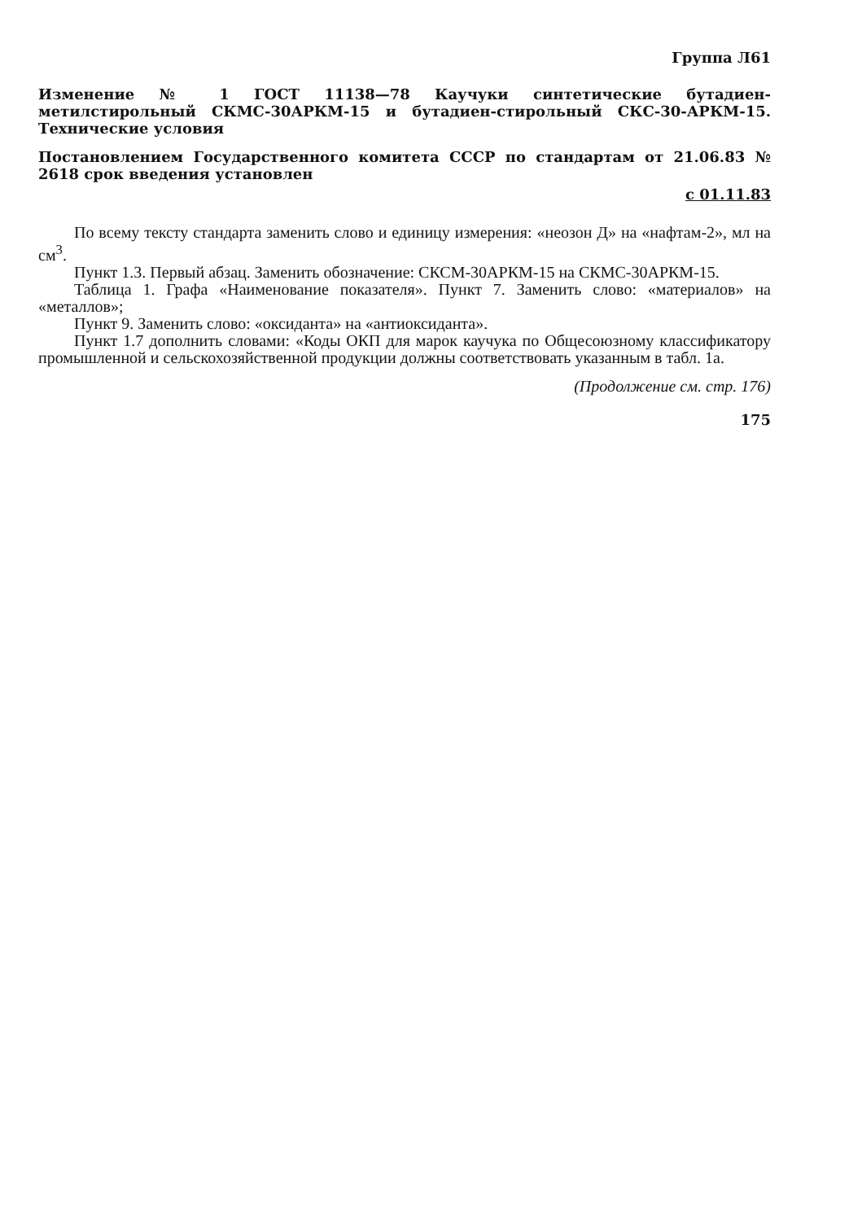Группа Л61
Изменение № 1 ГОСТ 11138—78 Каучуки синтетические бутадиен-метилстирольный СКМС-30АРКМ-15 и бутадиен-стирольный СКС-30-АРКМ-15. Технические условия
Постановлением Государственного комитета СССР по стандартам от 21.06.83 № 2618 срок введения установлен
с 01.11.83
По всему тексту стандарта заменить слово и единицу измерения: «неозон Д» на «нафтам-2», мл на см<sup>3</sup>.
Пункт 1.3. Первый абзац. Заменить обозначение: СКСМ-30АРКМ-15 на СКМС-30АРКМ-15.
Таблица 1. Графа «Наименование показателя». Пункт 7. Заменить слово: «материалов» на «металлов»;
Пункт 9. Заменить слово: «оксиданта» на «антиоксиданта».
Пункт 1.7 дополнить словами: «Коды ОКП для марок каучука по Общесоюзному классификатору промышленной и сельскохозяйственной продукции должны соответствовать указанным в табл. 1а.
(Продолжение см. стр. 176)
175